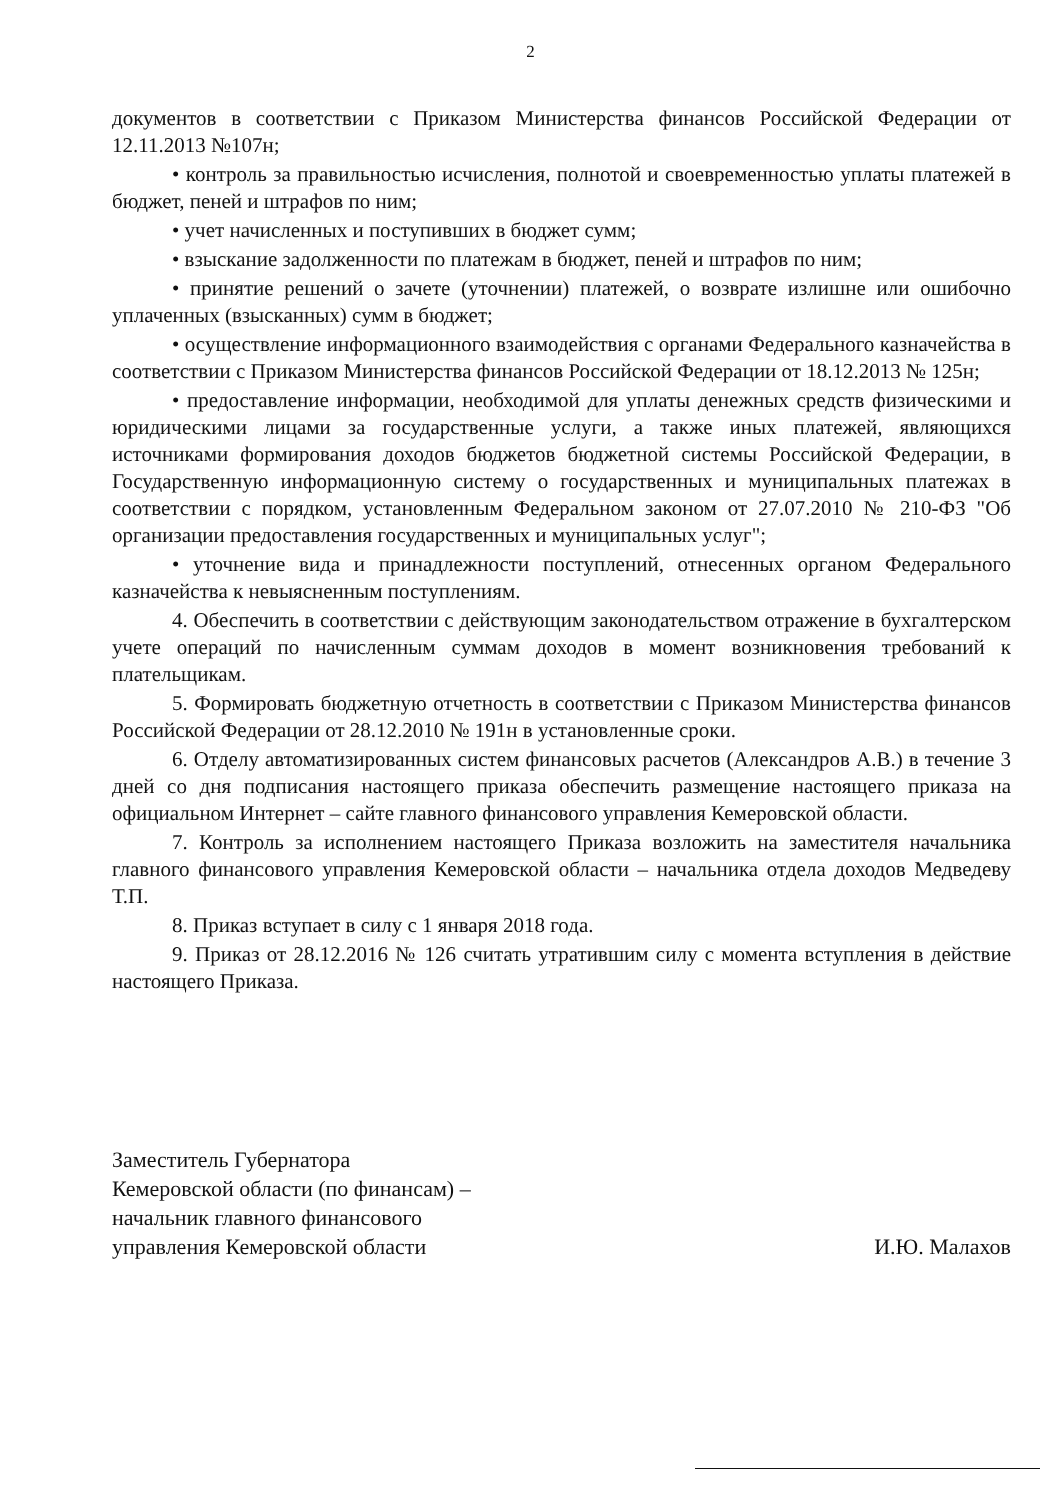2
документов в соответствии с Приказом Министерства финансов Российской Федерации от 12.11.2013 №107н;
• контроль за правильностью исчисления, полнотой и своевременностью уплаты платежей в бюджет, пеней и штрафов по ним;
• учет начисленных и поступивших в бюджет сумм;
• взыскание задолженности по платежам в бюджет, пеней и штрафов по ним;
• принятие решений о зачете (уточнении) платежей, о возврате излишне или ошибочно уплаченных (взысканных) сумм в бюджет;
• осуществление информационного взаимодействия с органами Федерального казначейства в соответствии с Приказом Министерства финансов Российской Федерации от 18.12.2013 № 125н;
• предоставление информации, необходимой для уплаты денежных средств физическими и юридическими лицами за государственные услуги, а также иных платежей, являющихся источниками формирования доходов бюджетов бюджетной системы Российской Федерации, в Государственную информационную систему о государственных и муниципальных платежах в соответствии с порядком, установленным Федеральном законом от 27.07.2010 № 210-ФЗ "Об организации предоставления государственных и муниципальных услуг";
• уточнение вида и принадлежности поступлений, отнесенных органом Федерального казначейства к невыясненным поступлениям.
4. Обеспечить в соответствии с действующим законодательством отражение в бухгалтерском учете операций по начисленным суммам доходов в момент возникновения требований к плательщикам.
5. Формировать бюджетную отчетность в соответствии с Приказом Министерства финансов Российской Федерации от 28.12.2010 № 191н в установленные сроки.
6. Отделу автоматизированных систем финансовых расчетов (Александров А.В.) в течение 3 дней со дня подписания настоящего приказа обеспечить размещение настоящего приказа на официальном Интернет – сайте главного финансового управления Кемеровской области.
7. Контроль за исполнением настоящего Приказа возложить на заместителя начальника главного финансового управления Кемеровской области – начальника отдела доходов Медведеву Т.П.
8. Приказ вступает в силу с 1 января 2018 года.
9. Приказ от 28.12.2016 № 126 считать утратившим силу с момента вступления в действие настоящего Приказа.
Заместитель Губернатора
Кемеровской области (по финансам) –
начальник главного финансового
управления Кемеровской области
И.Ю. Малахов